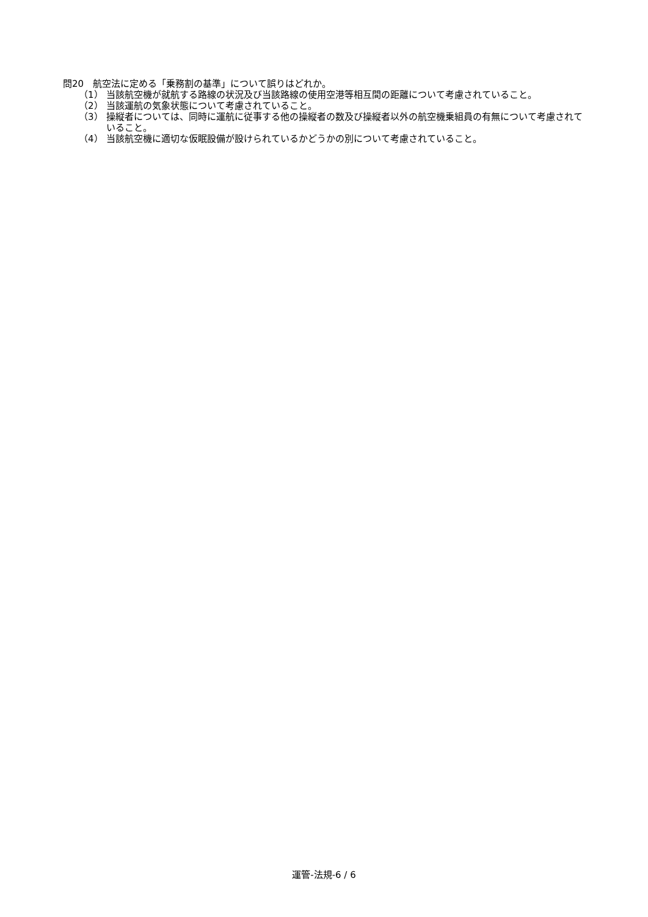問20　航空法に定める「乗務割の基準」について誤りはどれか。
（1） 当該航空機が就航する路線の状況及び当該路線の使用空港等相互間の距離について考慮されていること。
（2） 当該運航の気象状態について考慮されていること。
（3） 操縦者については、同時に運航に従事する他の操縦者の数及び操縦者以外の航空機乗組員の有無について考慮されていること。
（4） 当該航空機に適切な仮眠設備が設けられているかどうかの別について考慮されていること。
運管-法規-6 / 6